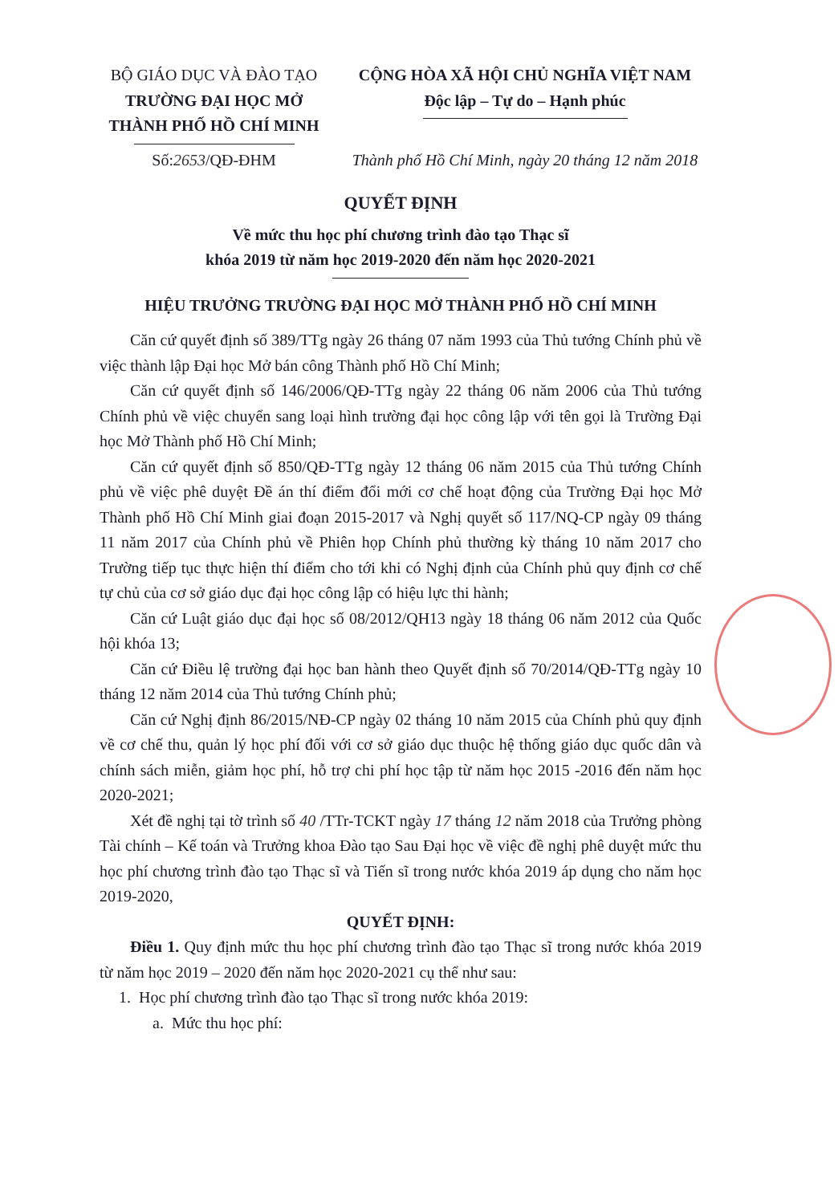BỘ GIÁO DỤC VÀ ĐÀO TẠO
TRƯỜNG ĐẠI HỌC MỞ
THÀNH PHỐ HỒ CHÍ MINH
Số:2653/QĐ-ĐHM
CỘNG HÒA XÃ HỘI CHỦ NGHĨA VIỆT NAM
Độc lập – Tự do – Hạnh phúc
Thành phố Hồ Chí Minh, ngày 20 tháng 12 năm 2018
QUYẾT ĐỊNH
Về mức thu học phí chương trình đào tạo Thạc sĩ
khóa 2019 từ năm học 2019-2020 đến năm học 2020-2021
HIỆU TRƯỞNG TRƯỜNG ĐẠI HỌC MỞ THÀNH PHỐ HỒ CHÍ MINH
Căn cứ quyết định số 389/TTg ngày 26 tháng 07 năm 1993 của Thủ tướng Chính phủ về việc thành lập Đại học Mở bán công Thành phố Hồ Chí Minh;
Căn cứ quyết định số 146/2006/QĐ-TTg ngày 22 tháng 06 năm 2006 của Thủ tướng Chính phủ về việc chuyển sang loại hình trường đại học công lập với tên gọi là Trường Đại học Mở Thành phố Hồ Chí Minh;
Căn cứ quyết định số 850/QĐ-TTg ngày 12 tháng 06 năm 2015 của Thủ tướng Chính phủ về việc phê duyệt Đề án thí điểm đổi mới cơ chế hoạt động của Trường Đại học Mở Thành phố Hồ Chí Minh giai đoạn 2015-2017 và Nghị quyết số 117/NQ-CP ngày 09 tháng 11 năm 2017 của Chính phủ về Phiên họp Chính phủ thường kỳ tháng 10 năm 2017 cho Trường tiếp tục thực hiện thí điểm cho tới khi có Nghị định của Chính phủ quy định cơ chế tự chủ của cơ sở giáo dục đại học công lập có hiệu lực thi hành;
Căn cứ Luật giáo dục đại học số 08/2012/QH13 ngày 18 tháng 06 năm 2012 của Quốc hội khóa 13;
Căn cứ Điều lệ trường đại học ban hành theo Quyết định số 70/2014/QĐ-TTg ngày 10 tháng 12 năm 2014 của Thủ tướng Chính phủ;
Căn cứ Nghị định 86/2015/NĐ-CP ngày 02 tháng 10 năm 2015 của Chính phủ quy định về cơ chế thu, quản lý học phí đối với cơ sở giáo dục thuộc hệ thống giáo dục quốc dân và chính sách miễn, giảm học phí, hỗ trợ chi phí học tập từ năm học 2015 -2016 đến năm học 2020-2021;
Xét đề nghị tại tờ trình số 40 /TTr-TCKT ngày 17 tháng 12 năm 2018 của Trưởng phòng Tài chính – Kế toán và Trưởng khoa Đào tạo Sau Đại học về việc đề nghị phê duyệt mức thu học phí chương trình đào tạo Thạc sĩ và Tiến sĩ trong nước khóa 2019 áp dụng cho năm học 2019-2020,
QUYẾT ĐỊNH:
Điều 1. Quy định mức thu học phí chương trình đào tạo Thạc sĩ trong nước khóa 2019 từ năm học 2019 – 2020 đến năm học 2020-2021 cụ thể như sau:
1. Học phí chương trình đào tạo Thạc sĩ trong nước khóa 2019:
a. Mức thu học phí: